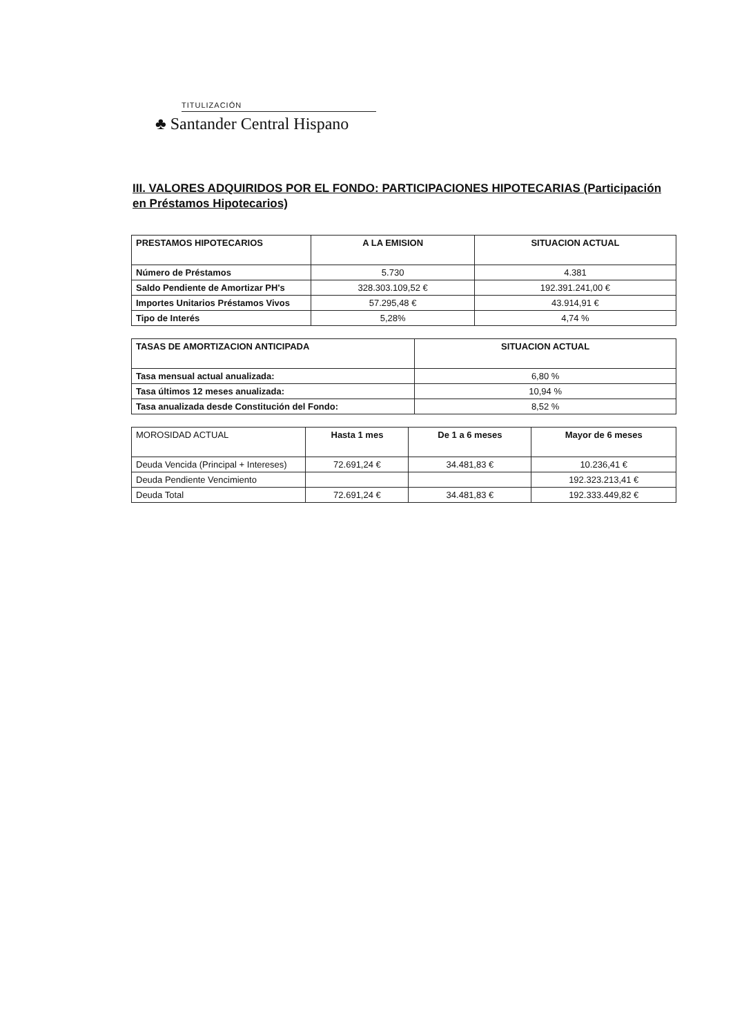TITULIZACIÓN
♣ Santander Central Hispano
III. VALORES ADQUIRIDOS POR EL FONDO: PARTICIPACIONES HIPOTECARIAS (Participación en Préstamos Hipotecarios)
| PRESTAMOS HIPOTECARIOS | A LA EMISION | SITUACION ACTUAL |
| --- | --- | --- |
| Número de Préstamos | 5.730 | 4.381 |
| Saldo Pendiente de Amortizar PH's | 328.303.109,52 € | 192.391.241,00 € |
| Importes Unitarios Préstamos Vivos | 57.295,48 € | 43.914,91 € |
| Tipo de Interés | 5,28% | 4,74 % |
| TASAS DE AMORTIZACION ANTICIPADA | SITUACION ACTUAL |
| --- | --- |
| Tasa mensual actual anualizada: | 6,80 % |
| Tasa últimos 12 meses anualizada: | 10,94 % |
| Tasa anualizada desde Constitución del Fondo: | 8,52 % |
| MOROSIDAD ACTUAL | Hasta 1 mes | De 1 a 6 meses | Mayor de 6 meses |
| --- | --- | --- | --- |
| Deuda Vencida (Principal + Intereses) | 72.691,24 € | 34.481,83 € | 10.236,41 € |
| Deuda Pendiente Vencimiento | | | 192.323.213,41 € |
| Deuda Total | 72.691,24 € | 34.481,83 € | 192.333.449,82 € |